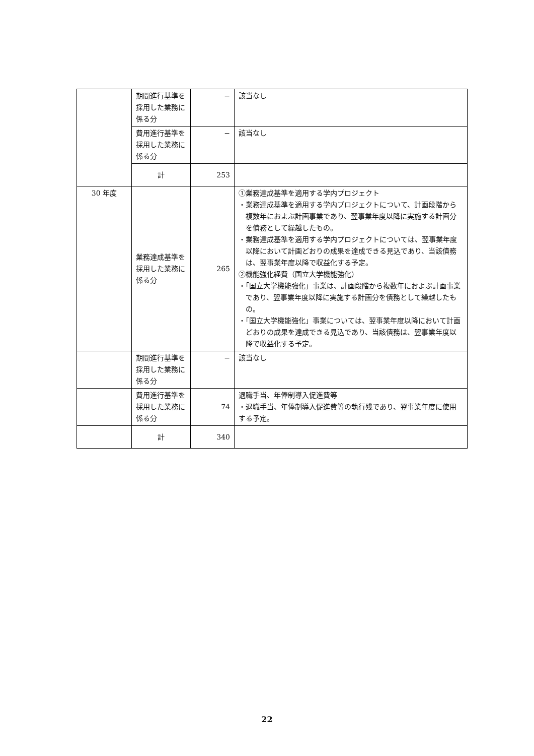| | 期間進行基準を採用した業務に係る分 | − | 該当なし |
| | 費用進行基準を採用した業務に係る分 | − | 該当なし |
| | 計 | 253 | |
| 30 年度 | 業務達成基準を採用した業務に係る分 | 265 | ①業務達成基準を適用する学内プロジェクト ・業務達成基準を適用する学内プロジェクトについて、計画段階から複数年におよぶ計画事業であり、翌事業年度以降に実施する計画分を債務として繰越したもの。 ・業務達成基準を適用する学内プロジェクトについては、翌事業年度以降において計画どおりの成果を達成できる見込であり、当該債務は、翌事業年度以降で収益化する予定。 ②機能強化経費（国立大学機能強化） ・「国立大学機能強化」事業は、計画段階から複数年におよぶ計画事業であり、翌事業年度以降に実施する計画分を債務として繰越したもの。 ・「国立大学機能強化」事業については、翌事業年度以降において計画どおりの成果を達成できる見込であり、当該債務は、翌事業年度以降で収益化する予定。 |
| | 期間進行基準を採用した業務に係る分 | − | 該当なし |
| | 費用進行基準を採用した業務に係る分 | 74 | 退職手当、年俸制導入促進費等 ・退職手当、年俸制導入促進費等の執行残であり、翌事業年度に使用する予定。 |
| | 計 | 340 | |
22